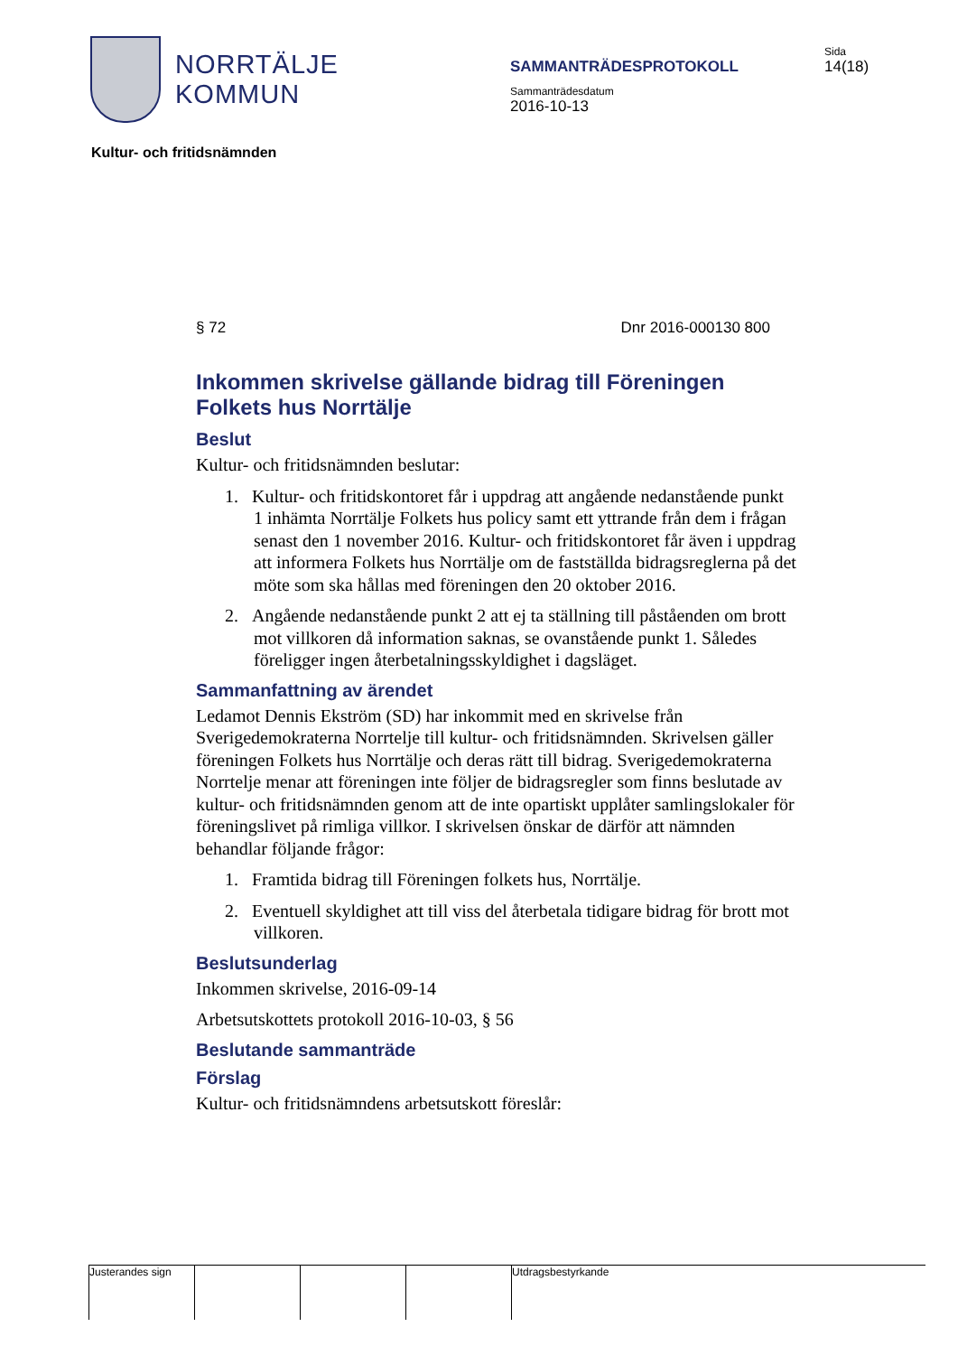NORRTÄLJE
KOMMUN
SAMMANTRÄDESPROTOKOLL
Sammanträdesdatum
2016-10-13
Sida
14(18)
Kultur- och fritidsnämnden
§ 72 Dnr 2016-000130 800
Inkommen skrivelse gällande bidrag till Föreningen Folkets hus Norrtälje
Beslut
Kultur- och fritidsnämnden beslutar:
1. Kultur- och fritidskontoret får i uppdrag att angående nedanstående punkt 1 inhämta Norrtälje Folkets hus policy samt ett yttrande från dem i frågan senast den 1 november 2016. Kultur- och fritidskontoret får även i uppdrag att informera Folkets hus Norrtälje om de fastställda bidragsreglerna på det möte som ska hållas med föreningen den 20 oktober 2016.
2. Angående nedanstående punkt 2 att ej ta ställning till påståenden om brott mot villkoren då information saknas, se ovanstående punkt 1. Således föreligger ingen återbetalningsskyldighet i dagsläget.
Sammanfattning av ärendet
Ledamot Dennis Ekström (SD) har inkommit med en skrivelse från Sverigedemokraterna Norrtelje till kultur- och fritidsnämnden. Skrivelsen gäller föreningen Folkets hus Norrtälje och deras rätt till bidrag. Sverigedemokraterna Norrtelje menar att föreningen inte följer de bidragsregler som finns beslutade av kultur- och fritidsnämnden genom att de inte opartiskt upplåter samlingslokaler för föreningslivet på rimliga villkor. I skrivelsen önskar de därför att nämnden behandlar följande frågor:
1. Framtida bidrag till Föreningen folkets hus, Norrtälje.
2. Eventuell skyldighet att till viss del återbetala tidigare bidrag för brott mot villkoren.
Beslutsunderlag
Inkommen skrivelse, 2016-09-14
Arbetsutskottets protokoll 2016-10-03, § 56
Beslutande sammanträde
Förslag
Kultur- och fritidsnämndens arbetsutskott föreslår:
Justerandes sign Utdragsbestyrkande